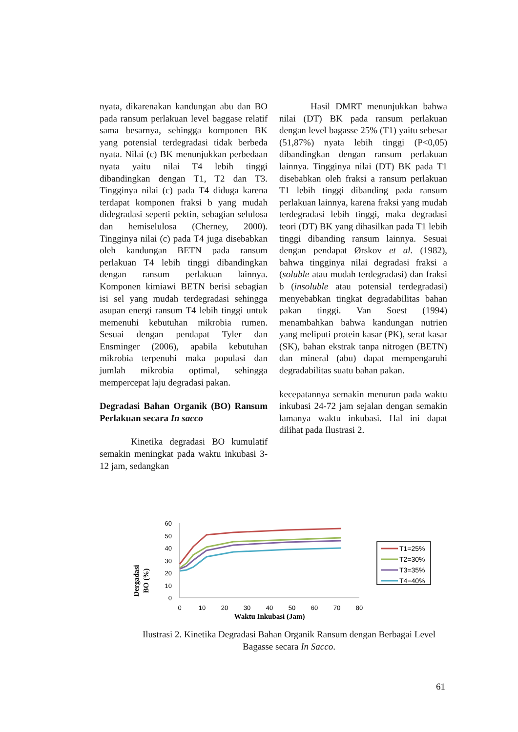nyata, dikarenakan kandungan abu dan BO pada ransum perlakuan level baggase relatif sama besarnya, sehingga komponen BK yang potensial terdegradasi tidak berbeda nyata. Nilai (c) BK menunjukkan perbedaan nyata yaitu nilai T4 lebih tinggi dibandingkan dengan T1, T2 dan T3. Tingginya nilai (c) pada T4 diduga karena terdapat komponen fraksi b yang mudah didegradasi seperti pektin, sebagian selulosa dan hemiselulosa (Cherney, 2000). Tingginya nilai (c) pada T4 juga disebabkan oleh kandungan BETN pada ransum perlakuan T4 lebih tinggi dibandingkan dengan ransum perlakuan lainnya. Komponen kimiawi BETN berisi sebagian isi sel yang mudah terdegradasi sehingga asupan energi ransum T4 lebih tinggi untuk memenuhi kebutuhan mikrobia rumen. Sesuai dengan pendapat Tyler dan Ensminger (2006), apabila kebutuhan mikrobia terpenuhi maka populasi dan jumlah mikrobia optimal, sehingga mempercepat laju degradasi pakan.
Degradasi Bahan Organik (BO) Ransum Perlakuan secara In sacco
Kinetika degradasi BO kumulatif semakin meningkat pada waktu inkubasi 3-12 jam, sedangkan
Hasil DMRT menunjukkan bahwa nilai (DT) BK pada ransum perlakuan dengan level bagasse 25% (T1) yaitu sebesar (51,87%) nyata lebih tinggi (P<0,05) dibandingkan dengan ransum perlakuan lainnya. Tingginya nilai (DT) BK pada T1 disebabkan oleh fraksi a ransum perlakuan T1 lebih tinggi dibanding pada ransum perlakuan lainnya, karena fraksi yang mudah terdegradasi lebih tinggi, maka degradasi teori (DT) BK yang dihasilkan pada T1 lebih tinggi dibanding ransum lainnya. Sesuai dengan pendapat Ørskov et al. (1982), bahwa tingginya nilai degradasi fraksi a (soluble atau mudah terdegradasi) dan fraksi b (insoluble atau potensial terdegradasi) menyebabkan tingkat degradabilitas bahan pakan tinggi. Van Soest (1994) menambahkan bahwa kandungan nutrien yang meliputi protein kasar (PK), serat kasar (SK), bahan ekstrak tanpa nitrogen (BETN) dan mineral (abu) dapat mempengaruhi degradabilitas suatu bahan pakan.
kecepatannya semakin menurun pada waktu inkubasi 24-72 jam sejalan dengan semakin lamanya waktu inkubasi. Hal ini dapat dilihat pada Ilustrasi 2.
Dergadasi
BO (%)
60
50
40
30
20
10
0
0
10
20
30
40
50
60
70
80
Waktu Inkubasi (Jam)
T1=25%
T2=30%
T3=35%
T4=40%
Ilustrasi 2. Kinetika Degradasi Bahan Organik Ransum dengan Berbagai Level Bagasse secara In Sacco.
61